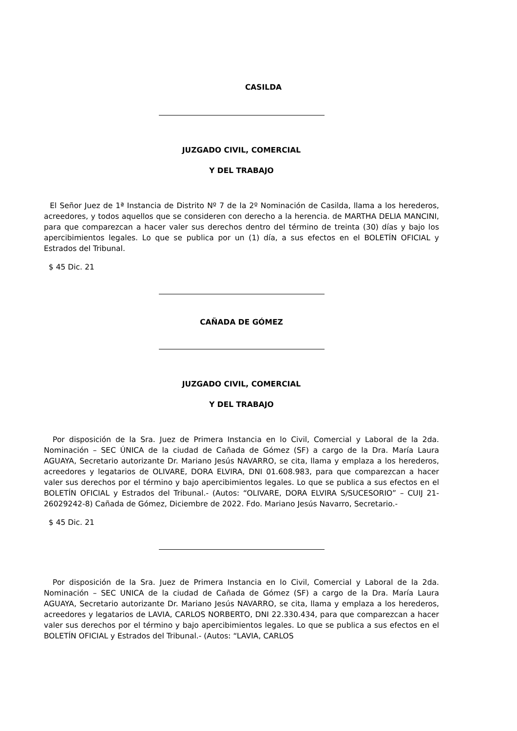CASILDA
JUZGADO CIVIL, COMERCIAL
Y DEL TRABAJO
El Señor Juez de 1ª Instancia de Distrito Nº 7 de la 2º Nominación de Casilda, llama a los herederos, acreedores, y todos aquellos que se consideren con derecho a la herencia. de MARTHA DELIA MANCINI, para que comparezcan a hacer valer sus derechos dentro del término de treinta (30) días y bajo los apercibimientos legales. Lo que se publica por un (1) día, a sus efectos en el BOLETÍN OFICIAL y Estrados del Tribunal.
$ 45 Dic. 21
CAÑADA DE GÓMEZ
JUZGADO CIVIL, COMERCIAL
Y DEL TRABAJO
Por disposición de la Sra. Juez de Primera Instancia en lo Civil, Comercial y Laboral de la 2da. Nominación – SEC ÚNICA de la ciudad de Cañada de Gómez (SF) a cargo de la Dra. María Laura AGUAYA, Secretario autorizante Dr. Mariano Jesús NAVARRO, se cita, llama y emplaza a los herederos, acreedores y legatarios de OLIVARE, DORA ELVIRA, DNI 01.608.983, para que comparezcan a hacer valer sus derechos por el término y bajo apercibimientos legales. Lo que se publica a sus efectos en el BOLETÍN OFICIAL y Estrados del Tribunal.- (Autos: “OLIVARE, DORA ELVIRA S/SUCESORIO” – CUIJ 21-26029242-8) Cañada de Gómez, Diciembre de 2022. Fdo. Mariano Jesús Navarro, Secretario.-
$ 45 Dic. 21
Por disposición de la Sra. Juez de Primera Instancia en lo Civil, Comercial y Laboral de la 2da. Nominación – SEC UNICA de la ciudad de Cañada de Gómez (SF) a cargo de la Dra. María Laura AGUAYA, Secretario autorizante Dr. Mariano Jesús NAVARRO, se cita, llama y emplaza a los herederos, acreedores y legatarios de LAVIA, CARLOS NORBERTO, DNI 22.330.434, para que comparezcan a hacer valer sus derechos por el término y bajo apercibimientos legales. Lo que se publica a sus efectos en el BOLETÍN OFICIAL y Estrados del Tribunal.- (Autos: “LAVIA, CARLOS